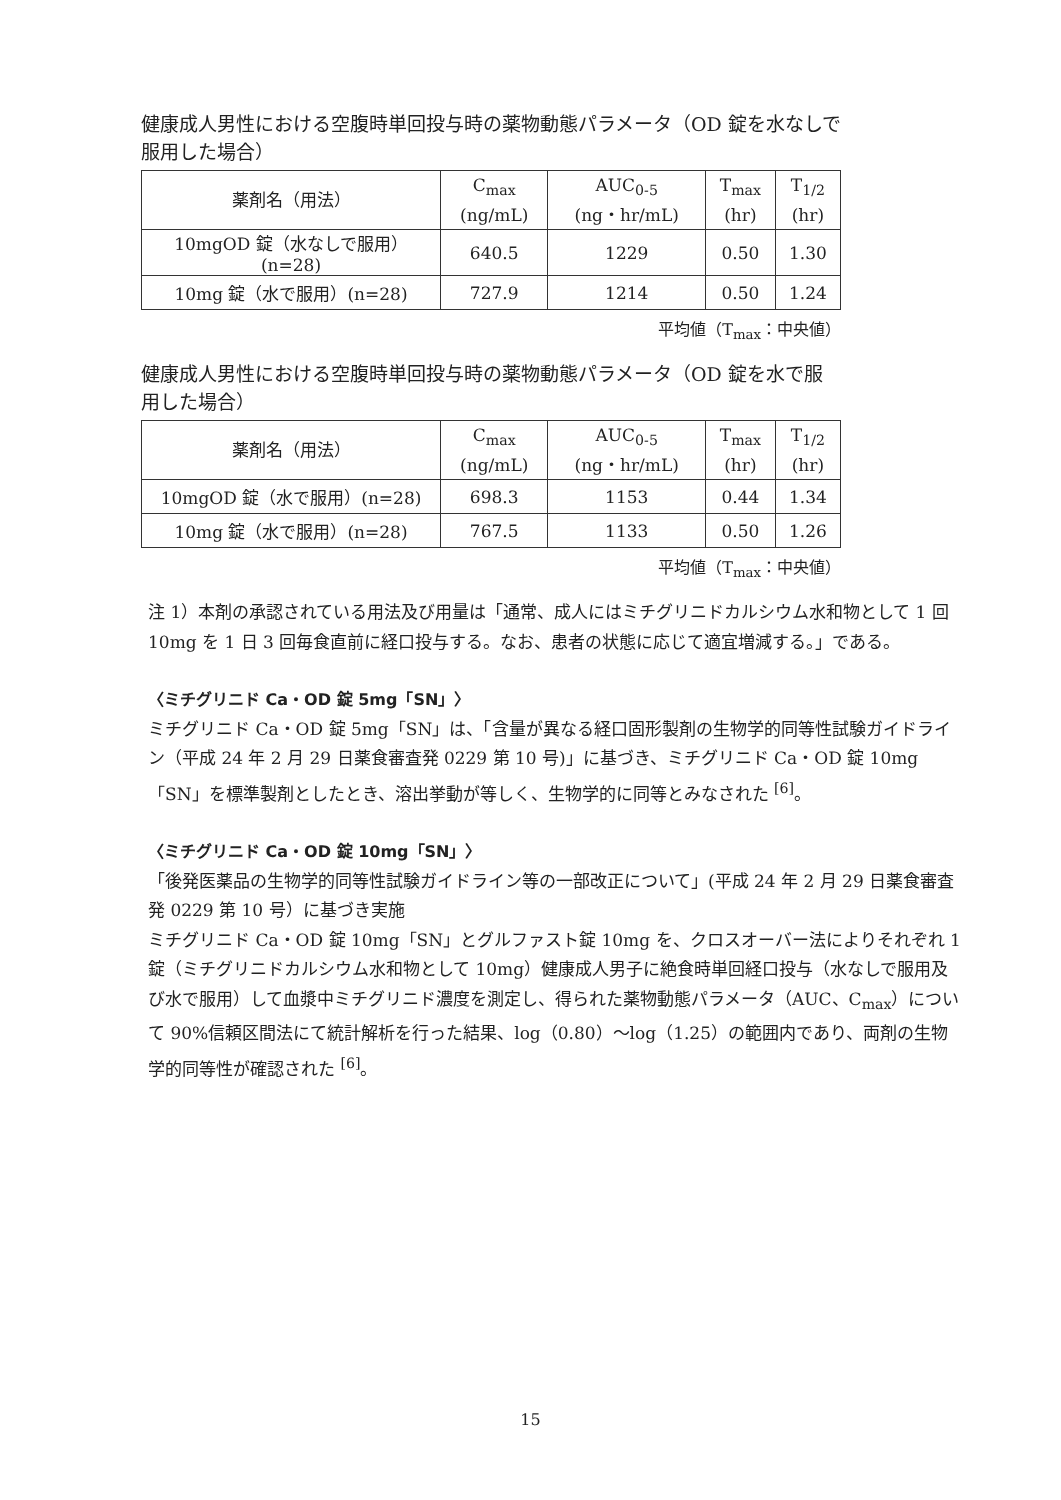健康成人男性における空腹時単回投与時の薬物動態パラメータ（OD 錠を水なしで服用した場合）
| 薬剤名（用法） | C<sub>max</sub> (ng/mL) | AUC<sub>0-5</sub> (ng・hr/mL) | T<sub>max</sub> (hr) | T<sub>1/2</sub> (hr) |
| --- | --- | --- | --- | --- |
| 10mgOD 錠（水なしで服用）(n=28) | 640.5 | 1229 | 0.50 | 1.30 |
| 10mg 錠（水で服用）(n=28) | 727.9 | 1214 | 0.50 | 1.24 |
平均値（T<sub>max</sub>：中央値）
健康成人男性における空腹時単回投与時の薬物動態パラメータ（OD 錠を水で服用した場合）
| 薬剤名（用法） | C<sub>max</sub> (ng/mL) | AUC<sub>0-5</sub> (ng・hr/mL) | T<sub>max</sub> (hr) | T<sub>1/2</sub> (hr) |
| --- | --- | --- | --- | --- |
| 10mgOD 錠（水で服用）(n=28) | 698.3 | 1153 | 0.44 | 1.34 |
| 10mg 錠（水で服用）(n=28) | 767.5 | 1133 | 0.50 | 1.26 |
平均値（T<sub>max</sub>：中央値）
注 1）本剤の承認されている用法及び用量は「通常、成人にはミチグリニドカルシウム水和物として 1 回 10mg を 1 日 3 回毎食直前に経口投与する。なお、患者の状態に応じて適宜増減する。」である。
〈ミチグリニド Ca・OD 錠 5mg「SN」〉
ミチグリニド Ca・OD 錠 5mg「SN」は、「含量が異なる経口固形製剤の生物学的同等性試験ガイドライン（平成 24 年 2 月 29 日薬食審査発 0229 第 10 号)」に基づき、ミチグリニド Ca・OD 錠 10mg「SN」を標準製剤としたとき、溶出挙動が等しく、生物学的に同等とみなされた <sup>[6]</sup>。
〈ミチグリニド Ca・OD 錠 10mg「SN」〉
「後発医薬品の生物学的同等性試験ガイドライン等の一部改正について」(平成 24 年 2 月 29 日薬食審査発 0229 第 10 号）に基づき実施
ミチグリニド Ca・OD 錠 10mg「SN」とグルファスト錠 10mg を、クロスオーバー法によりそれぞれ 1 錠（ミチグリニドカルシウム水和物として 10mg）健康成人男子に絶食時単回経口投与（水なしで服用及び水で服用）して血漿中ミチグリニド濃度を測定し、得られた薬物動態パラメータ（AUC、C<sub>max</sub>）について 90%信頼区間法にて統計解析を行った結果、log（0.80）～log（1.25）の範囲内であり、両剤の生物学的同等性が確認された <sup>[6]</sup>。
15